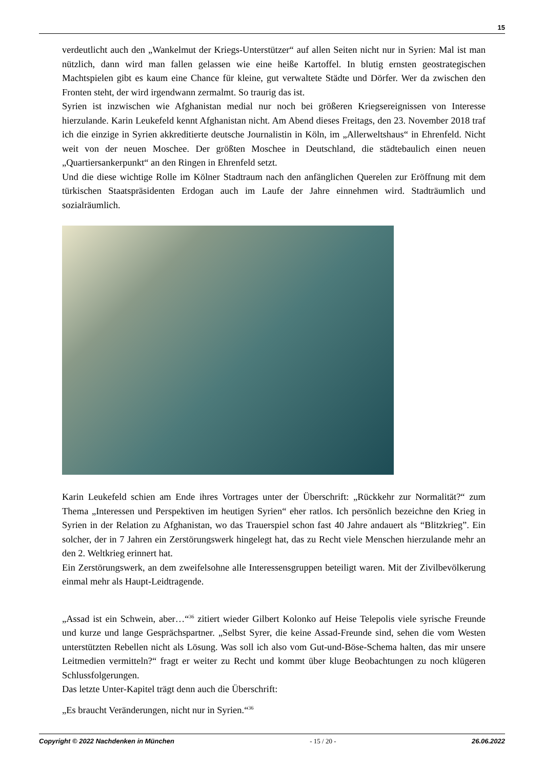15
verdeutlicht auch den „Wankelmut der Kriegs-Unterstützer“ auf allen Seiten nicht nur in Syrien: Mal ist man nützlich, dann wird man fallen gelassen wie eine heiße Kartoffel. In blutig ernsten geostrategischen Machtspielen gibt es kaum eine Chance für kleine, gut verwaltete Städte und Dörfer. Wer da zwischen den Fronten steht, der wird irgendwann zermalmt. So traurig das ist.
Syrien ist inzwischen wie Afghanistan medial nur noch bei größeren Kriegsereignissen von Interesse hierzulande. Karin Leukefeld kennt Afghanistan nicht. Am Abend dieses Freitags, den 23. November 2018 traf ich die einzige in Syrien akkreditierte deutsche Journalistin in Köln, im „Allerweltshaus“ in Ehrenfeld. Nicht weit von der neuen Moschee. Der größten Moschee in Deutschland, die städtebaulich einen neuen „Quartiersankerpunkt“ an den Ringen in Ehrenfeld setzt.
Und die diese wichtige Rolle im Kölner Stadtraum nach den anfänglichen Querelen zur Eröffnung mit dem türkischen Staatspräsidenten Erdogan auch im Laufe der Jahre einnehmen wird. Stadträumlich und sozialräumlich.
Karin Leukefeld schien am Ende ihres Vortrages unter der Überschrift: „Rückkehr zur Normalität?“ zum Thema „Interessen und Perspektiven im heutigen Syrien“ eher ratlos. Ich persönlich bezeichne den Krieg in Syrien in der Relation zu Afghanistan, wo das Trauerspiel schon fast 40 Jahre andauert als “Blitzkrieg”. Ein solcher, der in 7 Jahren ein Zerstörungswerk hingelegt hat, das zu Recht viele Menschen hierzulande mehr an den 2. Weltkrieg erinnert hat.
Ein Zerstörungswerk, an dem zweifelsohne alle Interessensgruppen beteiligt waren. Mit der Zivilbevölkerung einmal mehr als Haupt-Leidtragende.
„Assad ist ein Schwein, aber…“<sup>36</sup> zitiert wieder Gilbert Kolonko auf Heise Telepolis viele syrische Freunde und kurze und lange Gesprächspartner. „Selbst Syrer, die keine Assad-Freunde sind, sehen die vom Westen unterstützten Rebellen nicht als Lösung. Was soll ich also vom Gut-und-Böse-Schema halten, das mir unsere Leitmedien vermitteln?“ fragt er weiter zu Recht und kommt über kluge Beobachtungen zu noch klügeren Schlussfolgerungen.
Das letzte Unter-Kapitel trägt denn auch die Überschrift:
„Es braucht Veränderungen, nicht nur in Syrien.“<sup>36</sup>
Copyright © 2022 Nachdenken in München - 15 / 20 - 26.06.2022